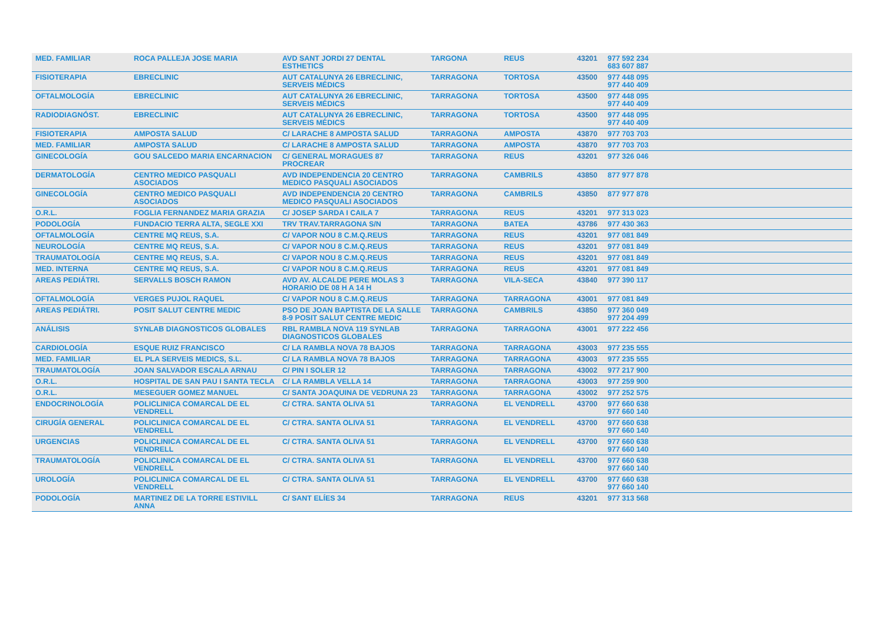| MED. FAMILIAR | ROCA PALLEJA JOSE MARIA | AVD SANT JORDI 27 DENTAL ESTHETICS | TARGONA | REUS | 43201 | 977 592 234 683 607 887 |
| FISIOTERAPIA | EBRECLINIC | AUT CATALUNYA 26 EBRECLINIC, SERVEIS MÉDICS | TARRAGONA | TORTOSA | 43500 | 977 448 095 977 440 409 |
| OFTALMOLOGÍA | EBRECLINIC | AUT CATALUNYA 26 EBRECLINIC, SERVEIS MÉDICS | TARRAGONA | TORTOSA | 43500 | 977 448 095 977 440 409 |
| RADIODIAGNÓST. | EBRECLINIC | AUT CATALUNYA 26 EBRECLINIC, SERVEIS MÉDICS | TARRAGONA | TORTOSA | 43500 | 977 448 095 977 440 409 |
| FISIOTERAPIA | AMPOSTA SALUD | C/ LARACHE 8 AMPOSTA SALUD | TARRAGONA | AMPOSTA | 43870 | 977 703 703 |
| MED. FAMILIAR | AMPOSTA SALUD | C/ LARACHE 8 AMPOSTA SALUD | TARRAGONA | AMPOSTA | 43870 | 977 703 703 |
| GINECOLOGÍA | GOU SALCEDO MARIA ENCARNACION | C/ GENERAL MORAGUES 87 PROCREAR | TARRAGONA | REUS | 43201 | 977 326 046 |
| DERMATOLOGÍA | CENTRO MEDICO PASQUALI ASOCIADOS | AVD INDEPENDENCIA 20 CENTRO MEDICO PASQUALI ASOCIADOS | TARRAGONA | CAMBRILS | 43850 | 877 977 878 |
| GINECOLOGÍA | CENTRO MEDICO PASQUALI ASOCIADOS | AVD INDEPENDENCIA 20 CENTRO MEDICO PASQUALI ASOCIADOS | TARRAGONA | CAMBRILS | 43850 | 877 977 878 |
| O.R.L. | FOGLIA FERNANDEZ MARIA GRAZIA | C/ JOSEP SARDA I CAILA 7 | TARRAGONA | REUS | 43201 | 977 313 023 |
| PODOLOGÍA | FUNDACIO TERRA ALTA, SEGLE XXI | TRV TRAV.TARRAGONA S/N | TARRAGONA | BATEA | 43786 | 977 430 363 |
| OFTALMOLOGÍA | CENTRE MQ REUS, S.A. | C/ VAPOR NOU 8 C.M.Q.REUS | TARRAGONA | REUS | 43201 | 977 081 849 |
| NEUROLOGÍA | CENTRE MQ REUS, S.A. | C/ VAPOR NOU 8 C.M.Q.REUS | TARRAGONA | REUS | 43201 | 977 081 849 |
| TRAUMATOLOGÍA | CENTRE MQ REUS, S.A. | C/ VAPOR NOU 8 C.M.Q.REUS | TARRAGONA | REUS | 43201 | 977 081 849 |
| MED. INTERNA | CENTRE MQ REUS, S.A. | C/ VAPOR NOU 8 C.M.Q.REUS | TARRAGONA | REUS | 43201 | 977 081 849 |
| AREAS PEDIÁTRI. | SERVALLS BOSCH RAMON | AVD AV. ALCALDE PERE MOLAS 3 HORARIO DE 08 H A 14 H | TARRAGONA | VILA-SECA | 43840 | 977 390 117 |
| OFTALMOLOGÍA | VERGES PUJOL RAQUEL | C/ VAPOR NOU 8 C.M.Q.REUS | TARRAGONA | TARRAGONA | 43001 | 977 081 849 |
| AREAS PEDIÁTRI. | POSIT SALUT CENTRE MEDIC | PSO DE JOAN BAPTISTA DE LA SALLE 8-9 POSIT SALUT CENTRE MEDIC | TARRAGONA | CAMBRILS | 43850 | 977 360 049 977 204 499 |
| ANÁLISIS | SYNLAB DIAGNOSTICOS GLOBALES | RBL RAMBLA NOVA 119 SYNLAB DIAGNOSTICOS GLOBALES | TARRAGONA | TARRAGONA | 43001 | 977 222 456 |
| CARDIOLOGÍA | ESQUE RUIZ FRANCISCO | C/ LA RAMBLA NOVA 78 BAJOS | TARRAGONA | TARRAGONA | 43003 | 977 235 555 |
| MED. FAMILIAR | EL PLA SERVEIS MEDICS, S.L. | C/ LA RAMBLA NOVA 78 BAJOS | TARRAGONA | TARRAGONA | 43003 | 977 235 555 |
| TRAUMATOLOGÍA | JOAN SALVADOR ESCALA ARNAU | C/ PIN I SOLER 12 | TARRAGONA | TARRAGONA | 43002 | 977 217 900 |
| O.R.L. | HOSPITAL DE SAN PAU I SANTA TECLA | C/ LA RAMBLA VELLA 14 | TARRAGONA | TARRAGONA | 43003 | 977 259 900 |
| O.R.L. | MESEGUER GOMEZ MANUEL | C/ SANTA JOAQUINA DE VEDRUNA 23 | TARRAGONA | TARRAGONA | 43002 | 977 252 575 |
| ENDOCRINOLOGÍA | POLICLINICA COMARCAL DE EL VENDRELL | C/ CTRA. SANTA OLIVA 51 | TARRAGONA | EL VENDRELL | 43700 | 977 660 638 977 660 140 |
| CIRUGÍA GENERAL | POLICLINICA COMARCAL DE EL VENDRELL | C/ CTRA. SANTA OLIVA 51 | TARRAGONA | EL VENDRELL | 43700 | 977 660 638 977 660 140 |
| URGENCIAS | POLICLINICA COMARCAL DE EL VENDRELL | C/ CTRA. SANTA OLIVA 51 | TARRAGONA | EL VENDRELL | 43700 | 977 660 638 977 660 140 |
| TRAUMATOLOGÍA | POLICLINICA COMARCAL DE EL VENDRELL | C/ CTRA. SANTA OLIVA 51 | TARRAGONA | EL VENDRELL | 43700 | 977 660 638 977 660 140 |
| UROLOGÍA | POLICLINICA COMARCAL DE EL VENDRELL | C/ CTRA. SANTA OLIVA 51 | TARRAGONA | EL VENDRELL | 43700 | 977 660 638 977 660 140 |
| PODOLOGÍA | MARTINEZ DE LA TORRE ESTIVILL ANNA | C/ SANT ELÍES 34 | TARRAGONA | REUS | 43201 | 977 313 568 |